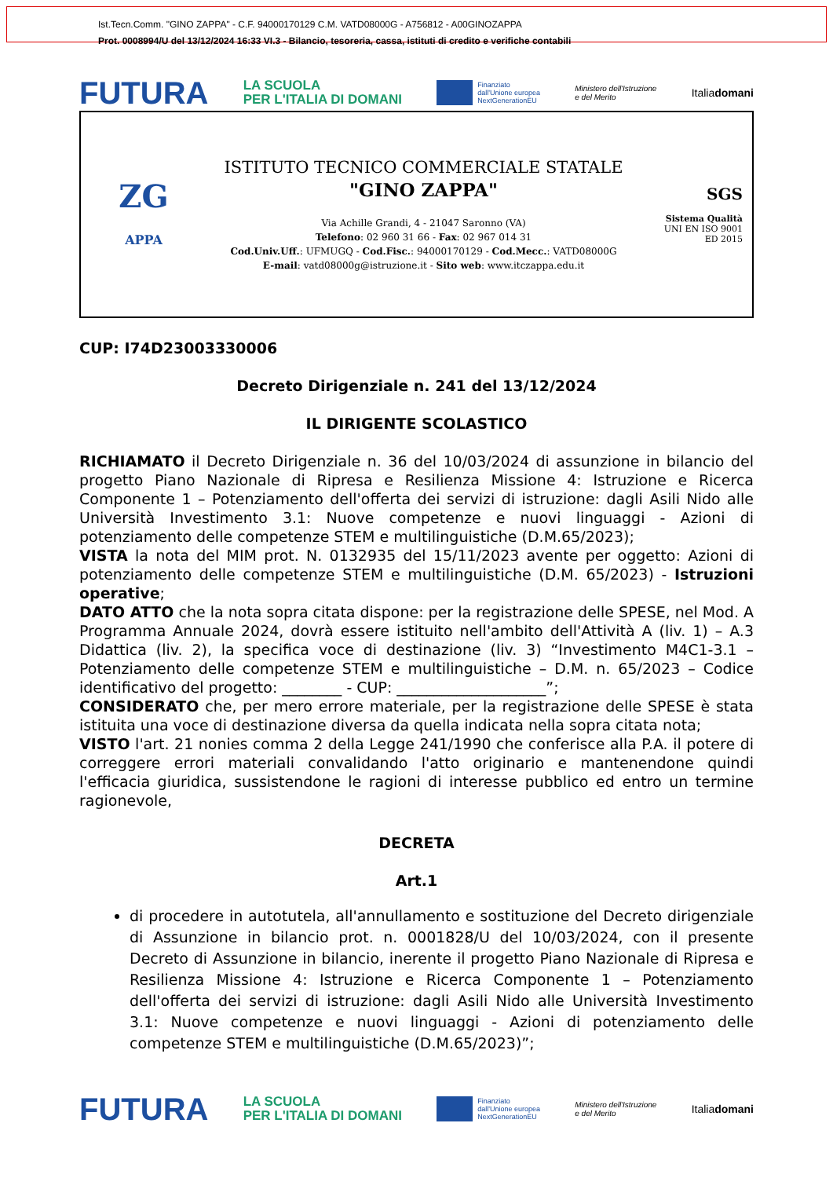Ist.Tecn.Comm. "GINO ZAPPA" - C.F. 94000170129 C.M. VATD08000G - A756812 - A00GINOZAPPA
Prot. 0008994/U del 13/12/2024 16:33 VI.3 - Bilancio, tesoreria, cassa, istituti di credito e verifiche contabili
FUTURA LA SCUOLA
PER L'ITALIA DI DOMANI Finanziato
dall'Unione europea
NextGenerationEU Ministero dell'Istruzione
e del Merito Italiadomani
ZG
APPA
ISTITUTO TECNICO COMMERCIALE STATALE
"GINO ZAPPA"
Via Achille Grandi, 4 - 21047 Saronno (VA)
Telefono: 02 960 31 66 - Fax: 02 967 014 31
Cod.Univ.Uff.: UFMUGQ - Cod.Fisc.: 94000170129 - Cod.Mecc.: VATD08000G
E-mail: vatd08000g@istruzione.it - Sito web: www.itczappa.edu.it
SGS
Sistema Qualità
UNI EN ISO 9001
ED 2015
CUP: I74D23003330006
Decreto Dirigenziale n. 241 del 13/12/2024
IL DIRIGENTE SCOLASTICO
RICHIAMATO il Decreto Dirigenziale n. 36 del 10/03/2024 di assunzione in bilancio del progetto Piano Nazionale di Ripresa e Resilienza Missione 4: Istruzione e Ricerca Componente 1 – Potenziamento dell'offerta dei servizi di istruzione: dagli Asili Nido alle Università Investimento 3.1: Nuove competenze e nuovi linguaggi - Azioni di potenziamento delle competenze STEM e multilinguistiche (D.M.65/2023);
VISTA la nota del MIM prot. N. 0132935 del 15/11/2023 avente per oggetto: Azioni di potenziamento delle competenze STEM e multilinguistiche (D.M. 65/2023) - Istruzioni operative;
DATO ATTO che la nota sopra citata dispone: per la registrazione delle SPESE, nel Mod. A Programma Annuale 2024, dovrà essere istituito nell'ambito dell'Attività A (liv. 1) – A.3 Didattica (liv. 2), la specifica voce di destinazione (liv. 3) “Investimento M4C1-3.1 – Potenziamento delle competenze STEM e multilinguistiche – D.M. n. 65/2023 – Codice identificativo del progetto: ________ - CUP: ____________________”;
CONSIDERATO che, per mero errore materiale, per la registrazione delle SPESE è stata istituita una voce di destinazione diversa da quella indicata nella sopra citata nota;
VISTO l'art. 21 nonies comma 2 della Legge 241/1990 che conferisce alla P.A. il potere di correggere errori materiali convalidando l'atto originario e mantenendone quindi l'efficacia giuridica, sussistendone le ragioni di interesse pubblico ed entro un termine ragionevole,
DECRETA
Art.1
di procedere in autotutela, all'annullamento e sostituzione del Decreto dirigenziale di Assunzione in bilancio prot. n. 0001828/U del 10/03/2024, con il presente Decreto di Assunzione in bilancio, inerente il progetto Piano Nazionale di Ripresa e Resilienza Missione 4: Istruzione e Ricerca Componente 1 – Potenziamento dell'offerta dei servizi di istruzione: dagli Asili Nido alle Università Investimento 3.1: Nuove competenze e nuovi linguaggi - Azioni di potenziamento delle competenze STEM e multilinguistiche (D.M.65/2023)”;
FUTURA LA SCUOLA
PER L'ITALIA DI DOMANI Finanziato
dall'Unione europea
NextGenerationEU Ministero dell'Istruzione
e del Merito Italiadomani